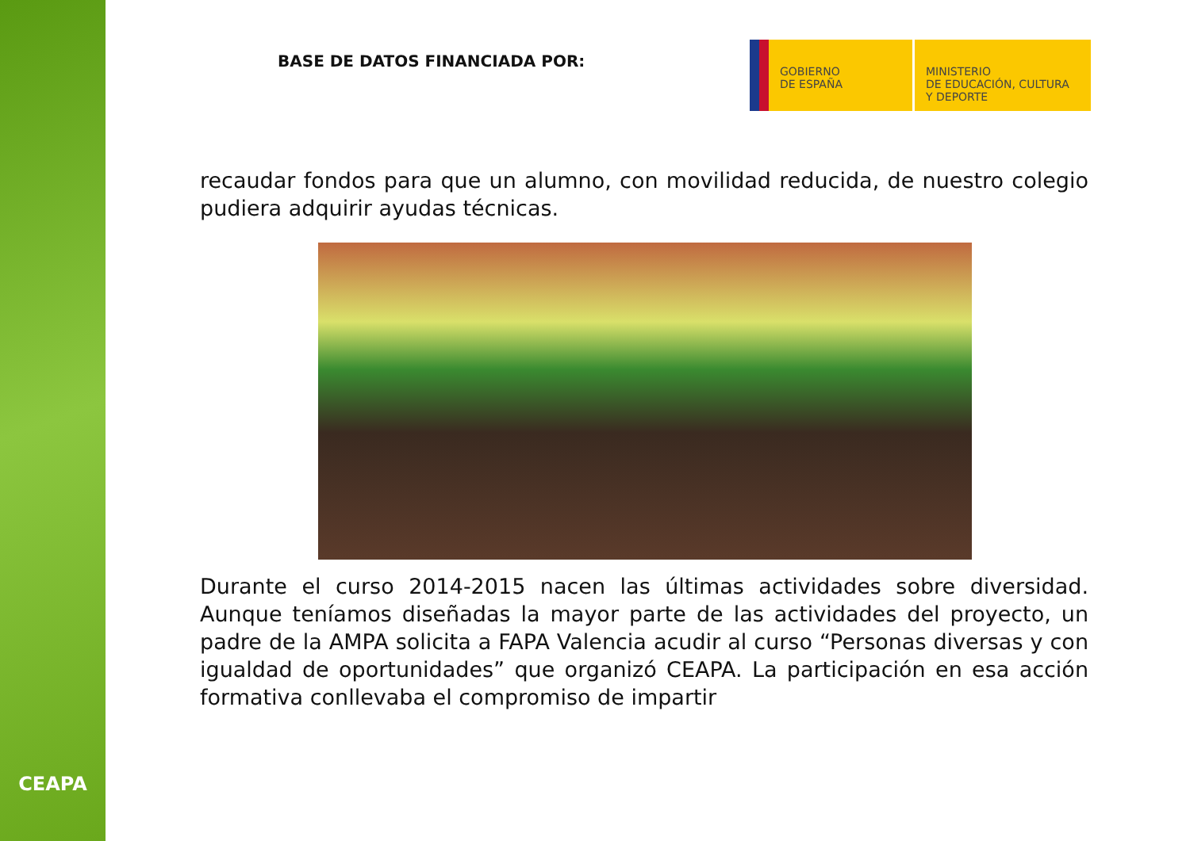CEAPA
BASE DE DATOS FINANCIADA POR:
GOBIERNO
DE ESPAÑA
MINISTERIO
DE EDUCACIÓN, CULTURA
Y DEPORTE
recaudar fondos para que un alumno, con movilidad reducida, de nuestro colegio pudiera adquirir ayudas técnicas.
Durante el curso 2014-2015 nacen las últimas actividades sobre diversidad. Aunque teníamos diseñadas la mayor parte de las actividades del proyecto, un padre de la AMPA solicita a FAPA Valencia acudir al curso “Personas diversas y con igualdad de oportunidades” que organizó CEAPA. La participación en esa acción formativa conllevaba el compromiso de impartir